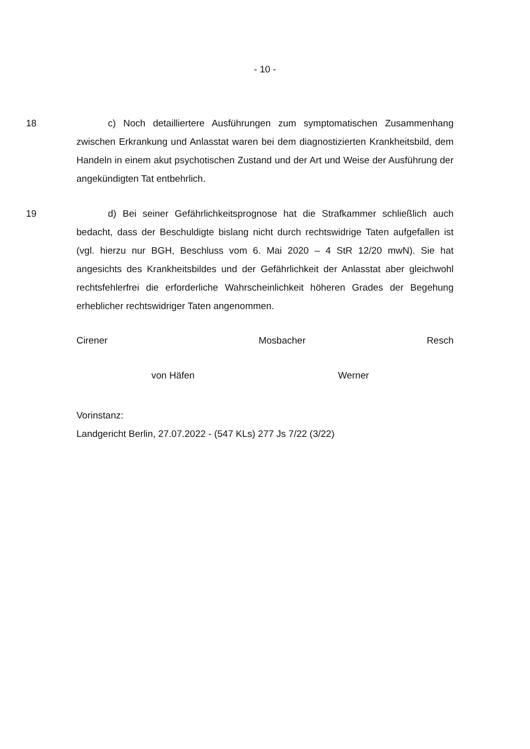- 10 -
18 c) Noch detailliertere Ausführungen zum symptomatischen Zusammenhang zwischen Erkrankung und Anlasstat waren bei dem diagnostizierten Krankheitsbild, dem Handeln in einem akut psychotischen Zustand und der Art und Weise der Ausführung der angekündigten Tat entbehrlich.
19 d) Bei seiner Gefährlichkeitsprognose hat die Strafkammer schließlich auch bedacht, dass der Beschuldigte bislang nicht durch rechtswidrige Taten aufgefallen ist (vgl. hierzu nur BGH, Beschluss vom 6. Mai 2020 – 4 StR 12/20 mwN). Sie hat angesichts des Krankheitsbildes und der Gefährlichkeit der Anlasstat aber gleichwohl rechtsfehlerfrei die erforderliche Wahrscheinlichkeit höheren Grades der Begehung erheblicher rechtswidriger Taten angenommen.
Cirener Mosbacher Resch
von Häfen Werner
Vorinstanz:
Landgericht Berlin, 27.07.2022 - (547 KLs) 277 Js 7/22 (3/22)